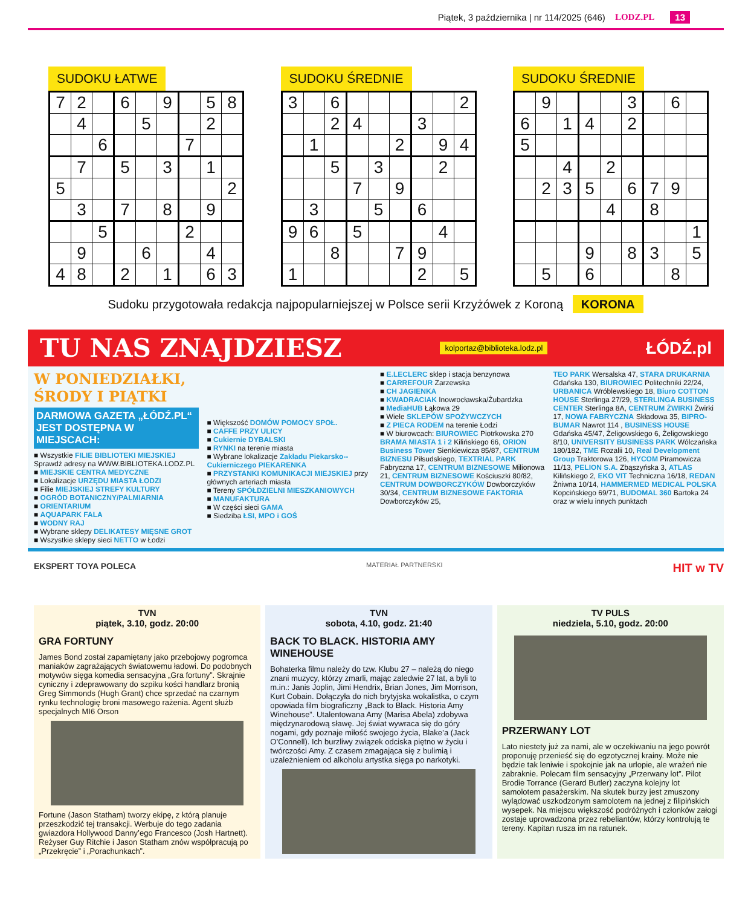Piątek, 3 października | nr 114/2025 (646) LODZ.PL 13
SUDOKU ŁATWE
| 7 | 2 | | 6 | | 9 | | 5 | 8 |
| | 4 | | | 5 | | | 2 | |
| | | 6 | | | | 7 | | |
| | 7 | | 5 | | 3 | | 1 | |
| 5 | | | | | | | | 2 |
| | 3 | | 7 | | 8 | | 9 | |
| | | 5 | | | | 2 | | |
| | 9 | | | 6 | | | 4 | |
| 4 | 8 | | 2 | | 1 | | 6 | 3 |
SUDOKU ŚREDNIE
| 3 | | 6 | | | | | | 2 |
| | | 2 | 4 | | | 3 | | |
| | 1 | | | | 2 | | 9 | 4 |
| | | 5 | | 3 | | | 2 | |
| | | | 7 | | 9 | | | |
| | 3 | | | 5 | | 6 | | |
| 9 | 6 | | 5 | | | | 4 | |
| | | 8 | | | 7 | 9 | | |
| 1 | | | | | | 2 | | 5 |
SUDOKU ŚREDNIE
| | 9 | | | | 3 | | 6 | |
| 6 | | 1 | 4 | | 2 | | | |
| 5 | | | | | | | | |
| | | 4 | | 2 | | | | |
| | 2 | 3 | 5 | | 6 | 7 | 9 | |
| | | | | 4 | | 8 | | |
| | | | | | | | | 1 |
| | | | 9 | | 8 | 3 | | 5 |
| | 5 | | 6 | | | | 8 | |
Sudoku przygotowała redakcja najpopularniejszej w Polsce serii Krzyżówek z Koroną KORONA
TU NAS ZNAJDZIESZ
kolportaz@biblioteka.lodz.pl ŁÓDŹ.pl
W PONIEDZIAŁKI, ŚRODY I PIĄTKI
DARMOWA GAZETA „ŁÓDŹ.PL“ JEST DOSTĘPNA W MIEJSCACH:
■ Wszystkie FILIE BIBLIOTEKI MIEJSKIEJ Sprawdź adresy na WWW.BIBLIOTEKA.LODZ.PL
■ MIEJSKIE CENTRA MEDYCZNE
■ Lokalizacje URZĘDU MIASTA ŁODZI
■ Filie MIEJSKIEJ STREFY KULTURY
■ OGRÓD BOTANICZNY/PALMIARNIA
■ ORIENTARIUM
■ AQUAPARK FALA
■ WODNY RAJ
■ Wybrane sklepy DELIKATESY MIĘSNE GROT
■ Wszystkie sklepy sieci NETTO w Łodzi
■ Większość DOMÓW POMOCY SPOŁ.
■ CAFFE PRZY ULICY
■ Cukiernie DYBALSKI
■ RYNKI na terenie miasta
■ Wybrane lokalizacje Zakładu Piekarsko--Cukierniczego PIEKARENKA
■ PRZYSTANKI KOMUNIKACJI MIEJSKIEJ przy głównych arteriach miasta
■ Tereny SPÓŁDZIELNI MIESZKANIOWYCH
■ MANUFAKTURA
■ W części sieci GAMA
■ Siedziba ŁSI, MPO i GOŚ
■ E.LECLERC sklep i stacja benzynowa
■ CARREFOUR Zarzewska
■ CH JAGIENKA
■ KWADRACIAK Inowrocławska/Żubardzka
■ MediaHUB Łąkowa 29
■ Wiele SKLEPÓW SPOŻYWCZYCH
■ Z PIECA RODEM na terenie Łodzi
■ W biurowcach: BIUROWIEC Piotrkowska 270 BRAMA MIASTA 1 i 2 Kilińskiego 66, ORION Business Tower Sienkiewicza 85/87, CENTRUM BIZNESU Piłsudskiego, TEXTRIAL PARK Fabryczna 17, CENTRUM BIZNESOWE Milionowa 21, CENTRUM BIZNESOWE Kościuszki 80/82, CENTRUM DOWBORCZYKÓW Dowborczyków 30/34, CENTRUM BIZNESOWE FAKTORIA Dowborczyków 25,
TEO PARK Wersalska 47, STARA DRUKARNIA Gdańska 130, BIUROWIEC Politechniki 22/24, URBANICA Wróblewskiego 18, Biuro COTTON HOUSE Sterlinga 27/29, STERLINGA BUSINESS CENTER Sterlinga 8A, CENTRUM ŻWIRKI Żwirki 17, NOWA FABRYCZNA Składowa 35, BIPRO-BUMAR Nawrot 114 , BUSINESS HOUSE Gdańska 45/47, Żeligowskiego 6, Żeligowskiego 8/10, UNIVERSITY BUSINESS PARK Wólczańska 180/182, TME Rozalii 10, Real Development Group Traktorowa 126, HYCOM Piramowicza 11/13, PELION S.A. Zbąszyńska 3, ATLAS Kilińskiego 2, EKO VIT Techniczna 16/18, REDAN Żniwna 10/14, HAMMERMED MEDICAL POLSKA Kopcińskiego 69/71, BUDOMAL 360 Bartoka 24 oraz w wielu innych punktach
EKSPERT TOYA POLECA MATERIAŁ PARTNERSKI HIT w TV
TVN
piątek, 3.10, godz. 20:00
GRA FORTUNY
James Bond został zapamiętany jako przebojowy pogromca maniaków zagrażających światowemu ładowi. Do podobnych motywów sięga komedia sensacyjna „Gra fortuny”. Skrajnie cyniczny i zdeprawowany do szpiku kości handlarz bronią Greg Simmonds (Hugh Grant) chce sprzedać na czarnym rynku technologię broni masowego rażenia. Agent służb specjalnych MI6 Orson
Fortune (Jason Statham) tworzy ekipę, z którą planuje przeszkodzić tej transakcji. Werbuje do tego zadania gwiazdora Hollywood Danny’ego Francesco (Josh Hartnett). Reżyser Guy Ritchie i Jason Statham znów współpracują po „Przekręcie” i „Porachunkach”.
TVN
sobota, 4.10, godz. 21:40
BACK TO BLACK. HISTORIA AMY WINEHOUSE
Bohaterka filmu należy do tzw. Klubu 27 – należą do niego znani muzycy, którzy zmarli, mając zaledwie 27 lat, a byli to m.in.: Janis Joplin, Jimi Hendrix, Brian Jones, Jim Morrison, Kurt Cobain. Dołączyła do nich brytyjska wokalistka, o czym opowiada film biograficzny „Back to Black. Historia Amy Winehouse”. Utalentowana Amy (Marisa Abela) zdobywa międzynarodową sławę. Jej świat wywraca się do góry nogami, gdy poznaje miłość swojego życia, Blake’a (Jack O’Connell). Ich burzliwy związek odciska piętno w życiu i twórczości Amy. Z czasem zmagająca się z bulimią i uzależnieniem od alkoholu artystka sięga po narkotyki.
TV PULS
niedziela, 5.10, godz. 20:00
PRZERWANY LOT
Lato niestety już za nami, ale w oczekiwaniu na jego powrót proponuję przenieść się do egzotycznej krainy. Może nie będzie tak leniwie i spokojnie jak na urlopie, ale wrażeń nie zabraknie. Polecam film sensacyjny „Przerwany lot”. Pilot Brodie Torrance (Gerard Butler) zaczyna kolejny lot samolotem pasażerskim. Na skutek burzy jest zmuszony wylądować uszkodzonym samolotem na jednej z filipińskich wysepek. Na miejscu większość podróżnych i członków załogi zostaje uprowadzona przez rebeliantów, którzy kontrolują te tereny. Kapitan rusza im na ratunek.